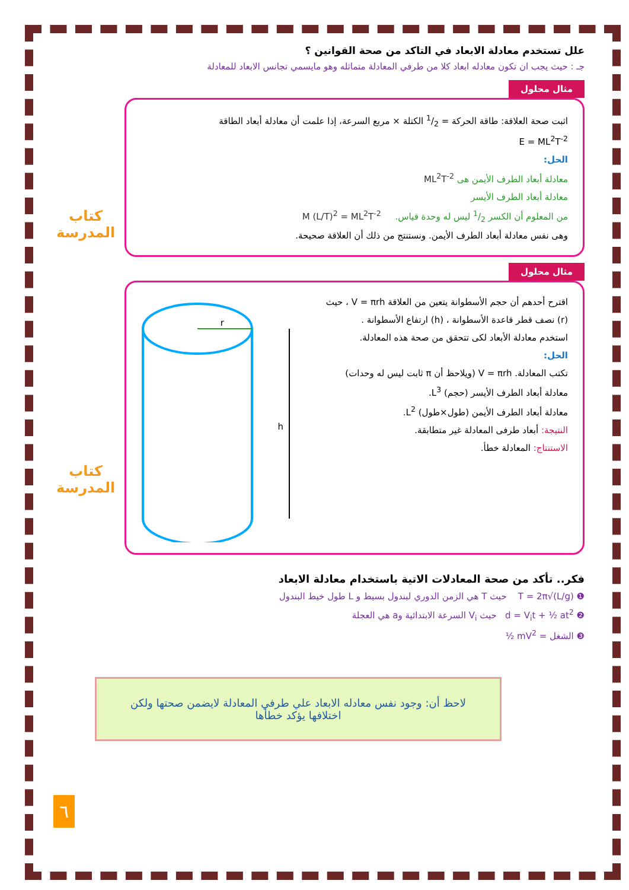علل تستخدم معادلة الابعاد في التاكد من صحة القوانين ؟
جـ : حيث يجب ان تكون معادله ابعاد كلا من طرفي المعادلة متماثله وهو مايسمي تجانس الابعاد للمعادلة
مثال محلول
كتاب
المدرسة
اثبت صحة العلاقة: طاقة الحركة = 1/2 الكتلة × مربع السرعة، إذا علمت أن معادلة أبعاد الطاقة
E = ML<sup>2</sup>T<sup>-2</sup>
الحل:
معادلة أبعاد الطرف الأيمن هى ML<sup>2</sup>T<sup>-2</sup>
معادلة أبعاد الطرف الأيسر
من المعلوم أن الكسر 1/2 ليس له وحدة قياس. M (L/T)<sup>2</sup> = ML<sup>2</sup>T<sup>-2</sup>
وهى نفس معادلة أبعاد الطرف الأيمن. ونستنتج من ذلك أن العلاقة صحيحة.
مثال محلول
كتاب
المدرسة
اقترح أحدهم أن حجم الأسطوانة يتعين من العلاقة V = πrh ، حيث (r) نصف قطر قاعدة الأسطوانة ، (h) ارتفاع الأسطوانة .
استخدم معادلة الأبعاد لكى تتحقق من صحة هذه المعادلة.
الحل:
تكتب المعادلة. V = πrh (ويلاحظ أن π ثابت ليس له وحدات)
معادلة أبعاد الطرف الأيسر (حجم) L<sup>3</sup>.
معادلة أبعاد الطرف الأيمن (طول×طول) L<sup>2</sup>.
النتيجة: أبعاد طرفى المعادلة غير متطابقة.
الاستنتاج: المعادلة خطأ.
r
h
فكر.. تأكد من صحة المعادلات الاتية باستخدام معادلة الابعاد
❶ T = 2π√(L/g) حيث T هي الزمن الدوري لبندول بسيط و L طول خيط البندول
❷ d = V<sub>i</sub>t + ½ at<sup>2</sup> حيث V<sub>i</sub> السرعة الابتدائية وa هي العجلة
❸ الشغل = ½ mV<sup>2</sup>
لاحظ أن: وجود نفس معادله الابعاد علي طرفي المعادلة لايضمن صحتها ولكن اختلافها يؤكد خطأها
٦